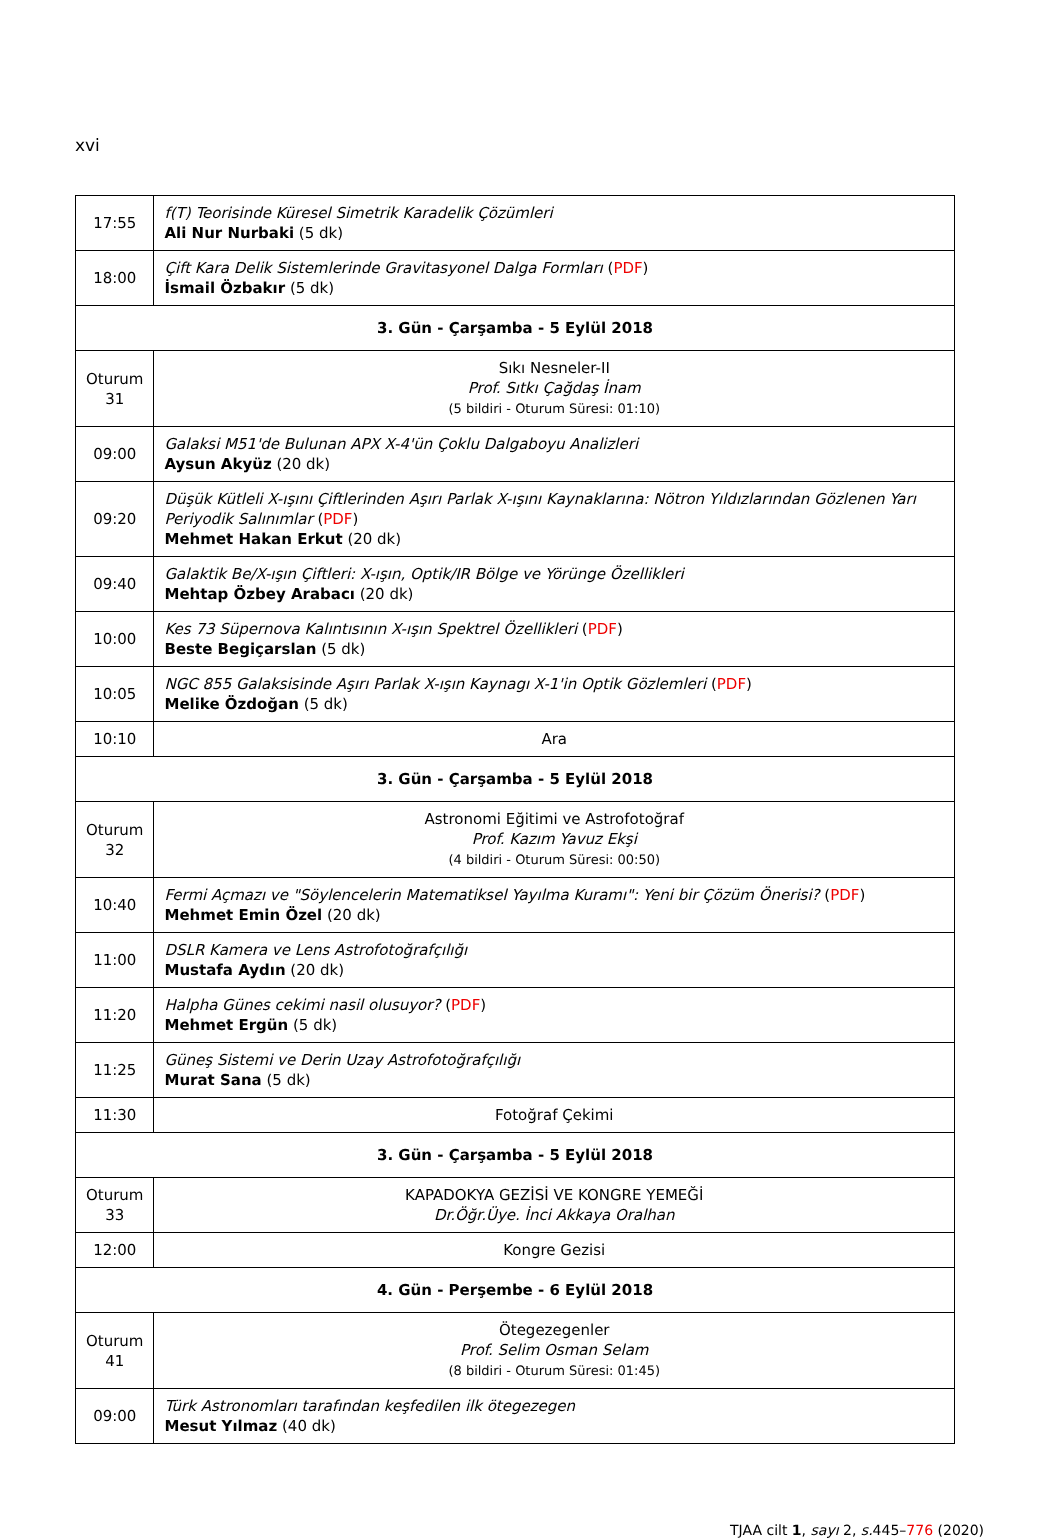xvi
| 17:55 | f(T) Teorisinde Küresel Simetrik Karadelik Çözümleri Ali Nur Nurbaki (5 dk) |
| 18:00 | Çift Kara Delik Sistemlerinde Gravitasyonel Dalga Formları ( PDF ) İsmail Özbakır (5 dk) |
| 3. Gün - Çarşamba - 5 Eylül 2018 | |
| Oturum 31 | Sıkı Nesneler-II Prof. Sıtkı Çağdaş İnam (5 bildiri - Oturum Süresi: 01:10) |
| 09:00 | Galaksi M51'de Bulunan APX X-4'ün Çoklu Dalgaboyu Analizleri Aysun Akyüz (20 dk) |
| 09:20 | Düşük Kütleli X-ışını Çiftlerinden Aşırı Parlak X-ışını Kaynaklarına: Nötron Yıldızlarından Gözlenen Yarı Periyodik Salınımlar ( PDF ) Mehmet Hakan Erkut (20 dk) |
| 09:40 | Galaktik Be/X-ışın Çiftleri: X-ışın, Optik/IR Bölge ve Yörünge Özellikleri Mehtap Özbey Arabacı (20 dk) |
| 10:00 | Kes 73 Süpernova Kalıntısının X-ışın Spektrel Özellikleri ( PDF ) Beste Begiçarslan (5 dk) |
| 10:05 | NGC 855 Galaksisinde Aşırı Parlak X-ışın Kaynagı X-1'in Optik Gözlemleri ( PDF ) Melike Özdoğan (5 dk) |
| 10:10 | Ara |
| 3. Gün - Çarşamba - 5 Eylül 2018 | |
| Oturum 32 | Astronomi Eğitimi ve Astrofotoğraf Prof. Kazım Yavuz Ekşi (4 bildiri - Oturum Süresi: 00:50) |
| 10:40 | Fermi Açmazı ve "Söylencelerin Matematiksel Yayılma Kuramı": Yeni bir Çözüm Önerisi? ( PDF ) Mehmet Emin Özel (20 dk) |
| 11:00 | DSLR Kamera ve Lens Astrofotoğrafçılığı Mustafa Aydın (20 dk) |
| 11:20 | Halpha Günes cekimi nasil olusuyor? ( PDF ) Mehmet Ergün (5 dk) |
| 11:25 | Güneş Sistemi ve Derin Uzay Astrofotoğrafçılığı Murat Sana (5 dk) |
| 11:30 | Fotoğraf Çekimi |
| 3. Gün - Çarşamba - 5 Eylül 2018 | |
| Oturum 33 | KAPADOKYA GEZİSİ VE KONGRE YEMEĞİ Dr.Öğr.Üye. İnci Akkaya Oralhan |
| 12:00 | Kongre Gezisi |
| 4. Gün - Perşembe - 6 Eylül 2018 | |
| Oturum 41 | Ötegezegenler Prof. Selim Osman Selam (8 bildiri - Oturum Süresi: 01:45) |
| 09:00 | Türk Astronomları tarafından keşfedilen ilk ötegezegen Mesut Yılmaz (40 dk) |
TJAA cilt 1, sayı 2, s. 445–776 (2020)